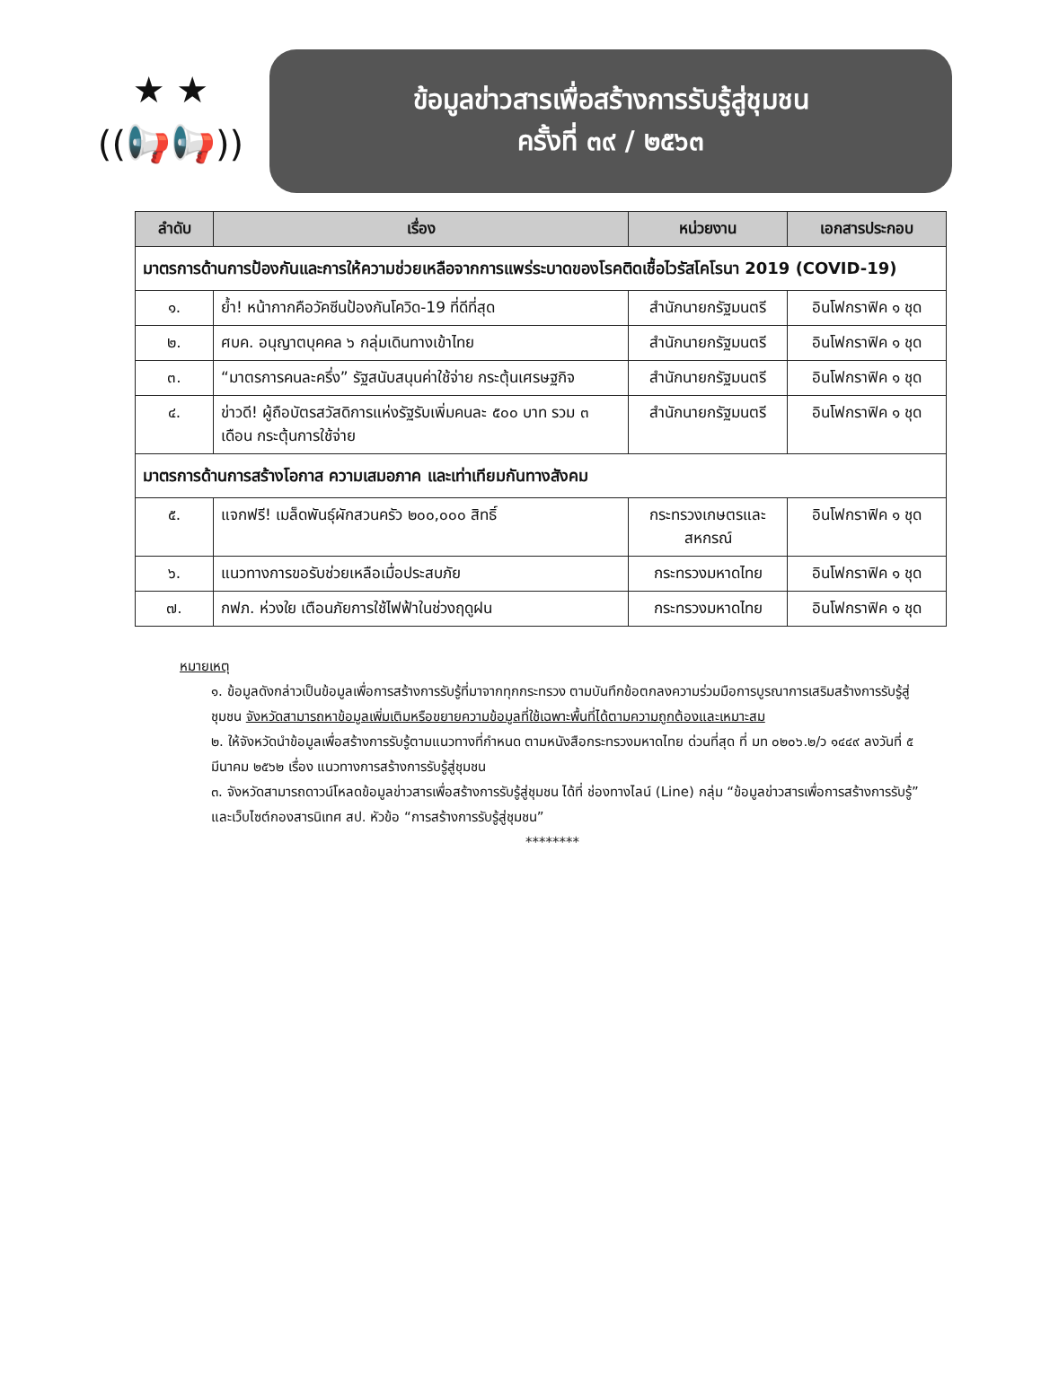★ ★
((📢📢))
ข้อมูลข่าวสารเพื่อสร้างการรับรู้สู่ชุมชน
ครั้งที่ ๓๙ / ๒๕๖๓
| ลำดับ | เรื่อง | หน่วยงาน | เอกสารประกอบ |
| --- | --- | --- | --- |
| มาตรการด้านการป้องกันและการให้ความช่วยเหลือจากการแพร่ระบาดของโรคติดเชื้อไวรัสโคโรนา 2019 (COVID-19) | | | |
| ๑. | ย้ำ! หน้ากากคือวัคซีนป้องกันโควิด-19 ที่ดีที่สุด | สำนักนายกรัฐมนตรี | อินโฟกราฟิค ๑ ชุด |
| ๒. | ศบค. อนุญาตบุคคล ๖ กลุ่มเดินทางเข้าไทย | สำนักนายกรัฐมนตรี | อินโฟกราฟิค ๑ ชุด |
| ๓. | “มาตรการคนละครึ่ง” รัฐสนับสนุนค่าใช้จ่าย กระตุ้นเศรษฐกิจ | สำนักนายกรัฐมนตรี | อินโฟกราฟิค ๑ ชุด |
| ๔. | ข่าวดี! ผู้ถือบัตรสวัสดิการแห่งรัฐรับเพิ่มคนละ ๕๐๐ บาท รวม ๓ เดือน กระตุ้นการใช้จ่าย | สำนักนายกรัฐมนตรี | อินโฟกราฟิค ๑ ชุด |
| มาตรการด้านการสร้างโอกาส ความเสมอภาค และเท่าเทียมกันทางสังคม | | | |
| ๕. | แจกฟรี! เมล็ดพันธุ์ผักสวนครัว ๒๐๐,๐๐๐ สิทธิ์ | กระทรวงเกษตรและสหกรณ์ | อินโฟกราฟิค ๑ ชุด |
| ๖. | แนวทางการขอรับช่วยเหลือเมื่อประสบภัย | กระทรวงมหาดไทย | อินโฟกราฟิค ๑ ชุด |
| ๗. | กฟภ. ห่วงใย เตือนภัยการใช้ไฟฟ้าในช่วงฤดูฝน | กระทรวงมหาดไทย | อินโฟกราฟิค ๑ ชุด |
หมายเหตุ
๑. ข้อมูลดังกล่าวเป็นข้อมูลเพื่อการสร้างการรับรู้ที่มาจากทุกกระทรวง ตามบันทึกข้อตกลงความร่วมมือการบูรณาการเสริมสร้างการรับรู้สู่ชุมชน จังหวัดสามารถหาข้อมูลเพิ่มเติมหรือขยายความข้อมูลที่ใช้เฉพาะพื้นที่ได้ตามความถูกต้องและเหมาะสม
๒. ให้จังหวัดนำข้อมูลเพื่อสร้างการรับรู้ตามแนวทางที่กำหนด ตามหนังสือกระทรวงมหาดไทย ด่วนที่สุด ที่ มท ๐๒๐๖.๒/ว ๑๔๔๙ ลงวันที่ ๕ มีนาคม ๒๕๖๒ เรื่อง แนวทางการสร้างการรับรู้สู่ชุมชน
๓. จังหวัดสามารถดาวน์โหลดข้อมูลข่าวสารเพื่อสร้างการรับรู้สู่ชุมชน ได้ที่ ช่องทางไลน์ (Line) กลุ่ม “ข้อมูลข่าวสารเพื่อการสร้างการรับรู้” และเว็บไซต์กองสารนิเทศ สป. หัวข้อ “การสร้างการรับรู้สู่ชุมชน”
********